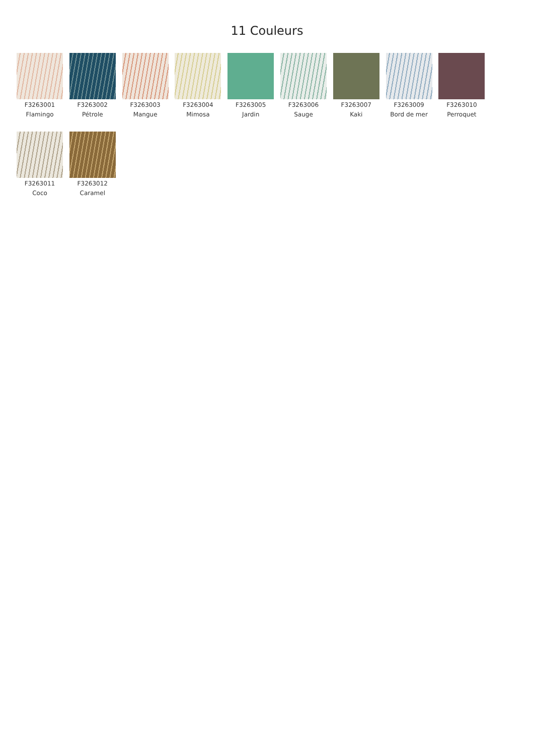11 Couleurs
F3263001
Flamingo
F3263002
Pétrole
F3263003
Mangue
F3263004
Mimosa
F3263005
Jardin
F3263006
Sauge
F3263007
Kaki
F3263009
Bord de mer
F3263010
Perroquet
F3263011
Coco
F3263012
Caramel